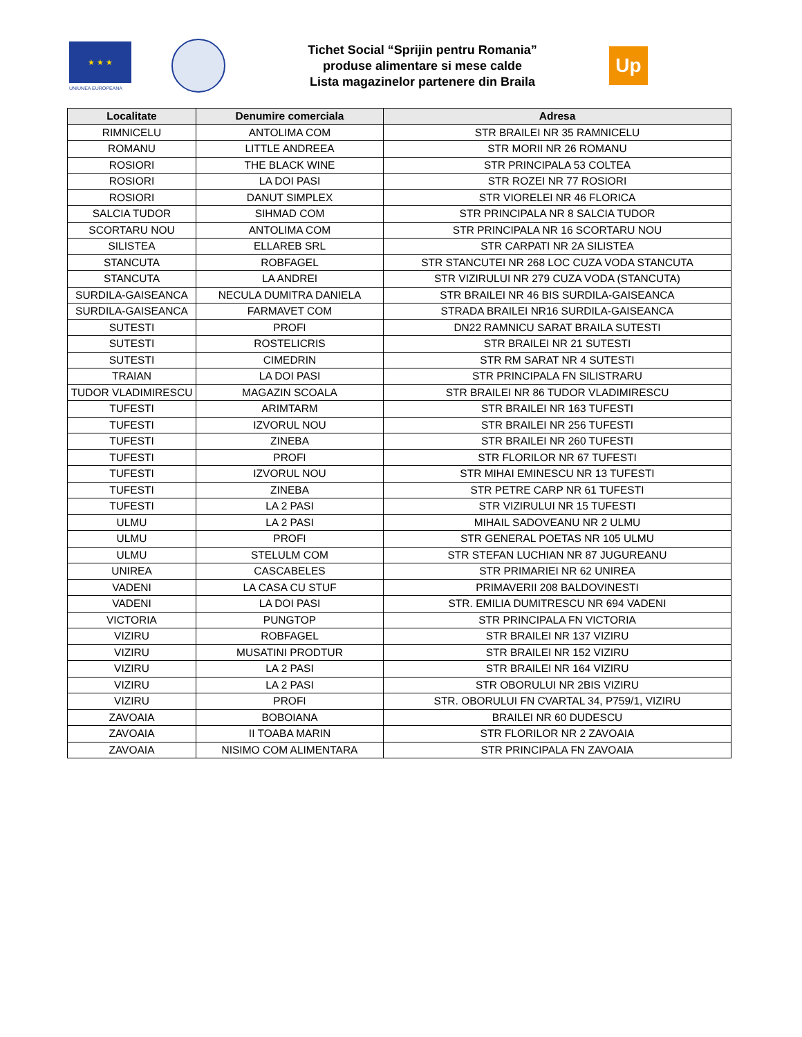★ ★ ★
UNIUNEA EUROPEANA
Tichet Social “Sprijin pentru Romania”
produse alimentare si mese calde
Lista magazinelor partenere din Braila
Up
| Localitate | Denumire comerciala | Adresa |
| --- | --- | --- |
| RIMNICELU | ANTOLIMA COM | STR BRAILEI NR 35 RAMNICELU |
| ROMANU | LITTLE ANDREEA | STR MORII NR 26 ROMANU |
| ROSIORI | THE BLACK WINE | STR PRINCIPALA 53 COLTEA |
| ROSIORI | LA DOI PASI | STR ROZEI NR 77 ROSIORI |
| ROSIORI | DANUT SIMPLEX | STR VIORELEI NR 46 FLORICA |
| SALCIA TUDOR | SIHMAD COM | STR PRINCIPALA NR 8 SALCIA TUDOR |
| SCORTARU NOU | ANTOLIMA COM | STR PRINCIPALA NR 16 SCORTARU NOU |
| SILISTEA | ELLAREB SRL | STR CARPATI NR 2A SILISTEA |
| STANCUTA | ROBFAGEL | STR STANCUTEI NR 268 LOC CUZA VODA STANCUTA |
| STANCUTA | LA ANDREI | STR VIZIRULUI NR 279 CUZA VODA (STANCUTA) |
| SURDILA-GAISEANCA | NECULA DUMITRA DANIELA | STR BRAILEI NR 46 BIS SURDILA-GAISEANCA |
| SURDILA-GAISEANCA | FARMAVET COM | STRADA BRAILEI NR16 SURDILA-GAISEANCA |
| SUTESTI | PROFI | DN22 RAMNICU SARAT BRAILA SUTESTI |
| SUTESTI | ROSTELICRIS | STR BRAILEI NR 21 SUTESTI |
| SUTESTI | CIMEDRIN | STR RM SARAT NR 4 SUTESTI |
| TRAIAN | LA DOI PASI | STR PRINCIPALA FN SILISTRARU |
| TUDOR VLADIMIRESCU | MAGAZIN SCOALA | STR BRAILEI NR 86 TUDOR VLADIMIRESCU |
| TUFESTI | ARIMTARM | STR BRAILEI NR 163 TUFESTI |
| TUFESTI | IZVORUL NOU | STR BRAILEI NR 256 TUFESTI |
| TUFESTI | ZINEBA | STR BRAILEI NR 260 TUFESTI |
| TUFESTI | PROFI | STR FLORILOR NR 67 TUFESTI |
| TUFESTI | IZVORUL NOU | STR MIHAI EMINESCU NR 13 TUFESTI |
| TUFESTI | ZINEBA | STR PETRE CARP NR 61 TUFESTI |
| TUFESTI | LA 2 PASI | STR VIZIRULUI NR 15 TUFESTI |
| ULMU | LA 2 PASI | MIHAIL SADOVEANU NR 2 ULMU |
| ULMU | PROFI | STR GENERAL POETAS NR 105 ULMU |
| ULMU | STELULM COM | STR STEFAN LUCHIAN NR 87 JUGUREANU |
| UNIREA | CASCABELES | STR PRIMARIEI NR 62 UNIREA |
| VADENI | LA CASA CU STUF | PRIMAVERII 208 BALDOVINESTI |
| VADENI | LA DOI PASI | STR. EMILIA DUMITRESCU NR 694 VADENI |
| VICTORIA | PUNGTOP | STR PRINCIPALA FN VICTORIA |
| VIZIRU | ROBFAGEL | STR BRAILEI NR 137 VIZIRU |
| VIZIRU | MUSATINI PRODTUR | STR BRAILEI NR 152 VIZIRU |
| VIZIRU | LA 2 PASI | STR BRAILEI NR 164 VIZIRU |
| VIZIRU | LA 2 PASI | STR OBORULUI NR 2BIS VIZIRU |
| VIZIRU | PROFI | STR. OBORULUI FN CVARTAL 34, P759/1, VIZIRU |
| ZAVOAIA | BOBOIANA | BRAILEI NR 60 DUDESCU |
| ZAVOAIA | II TOABA MARIN | STR FLORILOR NR 2 ZAVOAIA |
| ZAVOAIA | NISIMO COM ALIMENTARA | STR PRINCIPALA FN ZAVOAIA |